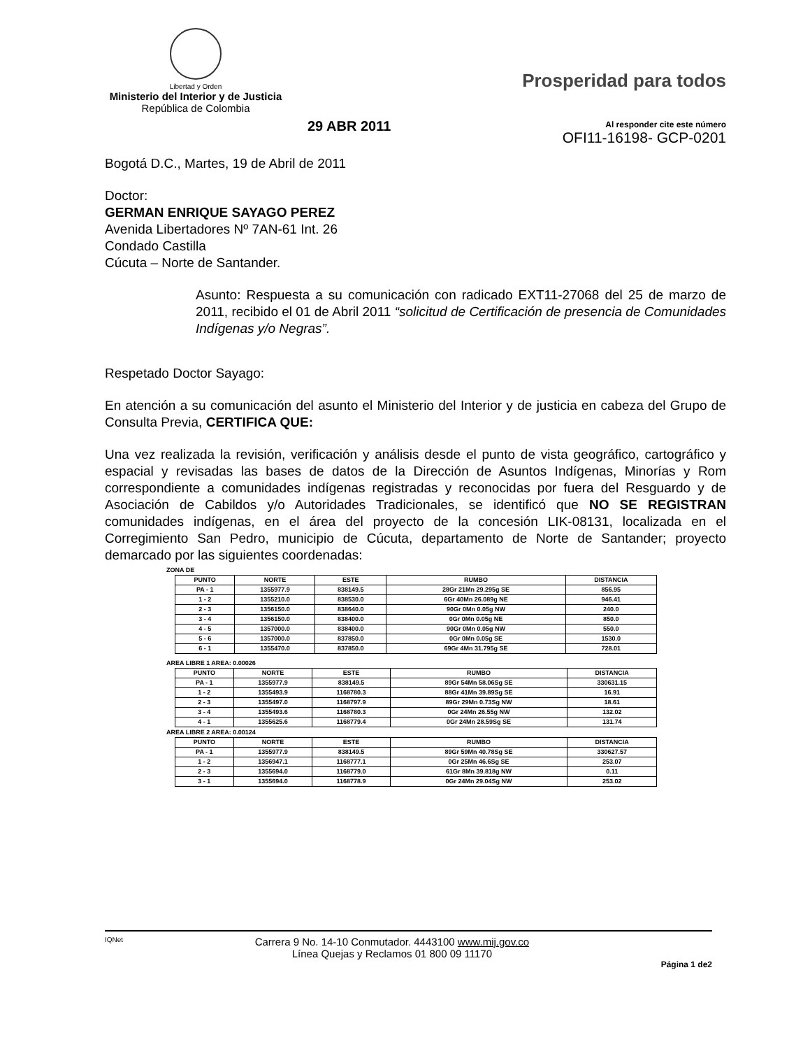Libertad y Orden
Ministerio del Interior y de Justicia
República de Colombia
Prosperidad para todos
Al responder cite este número
OFI11-16198- GCP-0201
29 ABR 2011
Bogotá D.C., Martes, 19 de Abril de 2011
Doctor:
GERMAN ENRIQUE SAYAGO PEREZ
Avenida Libertadores Nº 7AN-61 Int. 26
Condado Castilla
Cúcuta – Norte de Santander.
Asunto: Respuesta a su comunicación con radicado EXT11-27068 del 25 de marzo de 2011, recibido el 01 de Abril 2011 “solicitud de Certificación de presencia de Comunidades Indígenas y/o Negras”.
Respetado Doctor Sayago:
En atención a su comunicación del asunto el Ministerio del Interior y de justicia en cabeza del Grupo de Consulta Previa, CERTIFICA QUE:
Una vez realizada la revisión, verificación y análisis desde el punto de vista geográfico, cartográfico y espacial y revisadas las bases de datos de la Dirección de Asuntos Indígenas, Minorías y Rom correspondiente a comunidades indígenas registradas y reconocidas por fuera del Resguardo y de Asociación de Cabildos y/o Autoridades Tradicionales, se identificó que NO SE REGISTRAN comunidades indígenas, en el área del proyecto de la concesión LIK-08131, localizada en el Corregimiento San Pedro, municipio de Cúcuta, departamento de Norte de Santander; proyecto demarcado por las siguientes coordenadas:
ZONA DE
| PUNTO | NORTE | ESTE | RUMBO | DISTANCIA |
| --- | --- | --- | --- | --- |
| PA - 1 | 1355977.9 | 838149.5 | 28Gr 21Mn 29.295g SE | 856.95 |
| 1 - 2 | 1355210.0 | 838530.0 | 6Gr 40Mn 26.089g NE | 946.41 |
| 2 - 3 | 1356150.0 | 838640.0 | 90Gr 0Mn 0.05g NW | 240.0 |
| 3 - 4 | 1356150.0 | 838400.0 | 0Gr 0Mn 0.05g NE | 850.0 |
| 4 - 5 | 1357000.0 | 838400.0 | 90Gr 0Mn 0.05g NW | 550.0 |
| 5 - 6 | 1357000.0 | 837850.0 | 0Gr 0Mn 0.05g SE | 1530.0 |
| 6 - 1 | 1355470.0 | 837850.0 | 69Gr 4Mn 31.795g SE | 728.01 |
AREA LIBRE 1 AREA: 0.00026
| PUNTO | NORTE | ESTE | RUMBO | DISTANCIA |
| --- | --- | --- | --- | --- |
| PA - 1 | 1355977.9 | 838149.5 | 89Gr 54Mn 58.06Sg SE | 330631.15 |
| 1 - 2 | 1355493.9 | 1168780.3 | 88Gr 41Mn 39.89Sg SE | 16.91 |
| 2 - 3 | 1355497.0 | 1168797.9 | 89Gr 29Mn 0.73Sg NW | 18.61 |
| 3 - 4 | 1355493.6 | 1168780.3 | 0Gr 24Mn 26.55g NW | 132.02 |
| 4 - 1 | 1355625.6 | 1168779.4 | 0Gr 24Mn 28.59Sg SE | 131.74 |
AREA LIBRE 2 AREA: 0.00124
| PUNTO | NORTE | ESTE | RUMBO | DISTANCIA |
| --- | --- | --- | --- | --- |
| PA - 1 | 1355977.9 | 838149.5 | 89Gr 59Mn 40.78Sg SE | 330627.57 |
| 1 - 2 | 1356947.1 | 1168777.1 | 0Gr 25Mn 46.6Sg SE | 253.07 |
| 2 - 3 | 1355694.0 | 1168779.0 | 61Gr 8Mn 39.818g NW | 0.11 |
| 3 - 1 | 1355694.0 | 1168778.9 | 0Gr 24Mn 29.04Sg NW | 253.02 |
IQNet
Carrera 9 No. 14-10 Conmutador. 4443100 www.mij.gov.co
Línea Quejas y Reclamos 01 800 09 11170
Página 1 de2